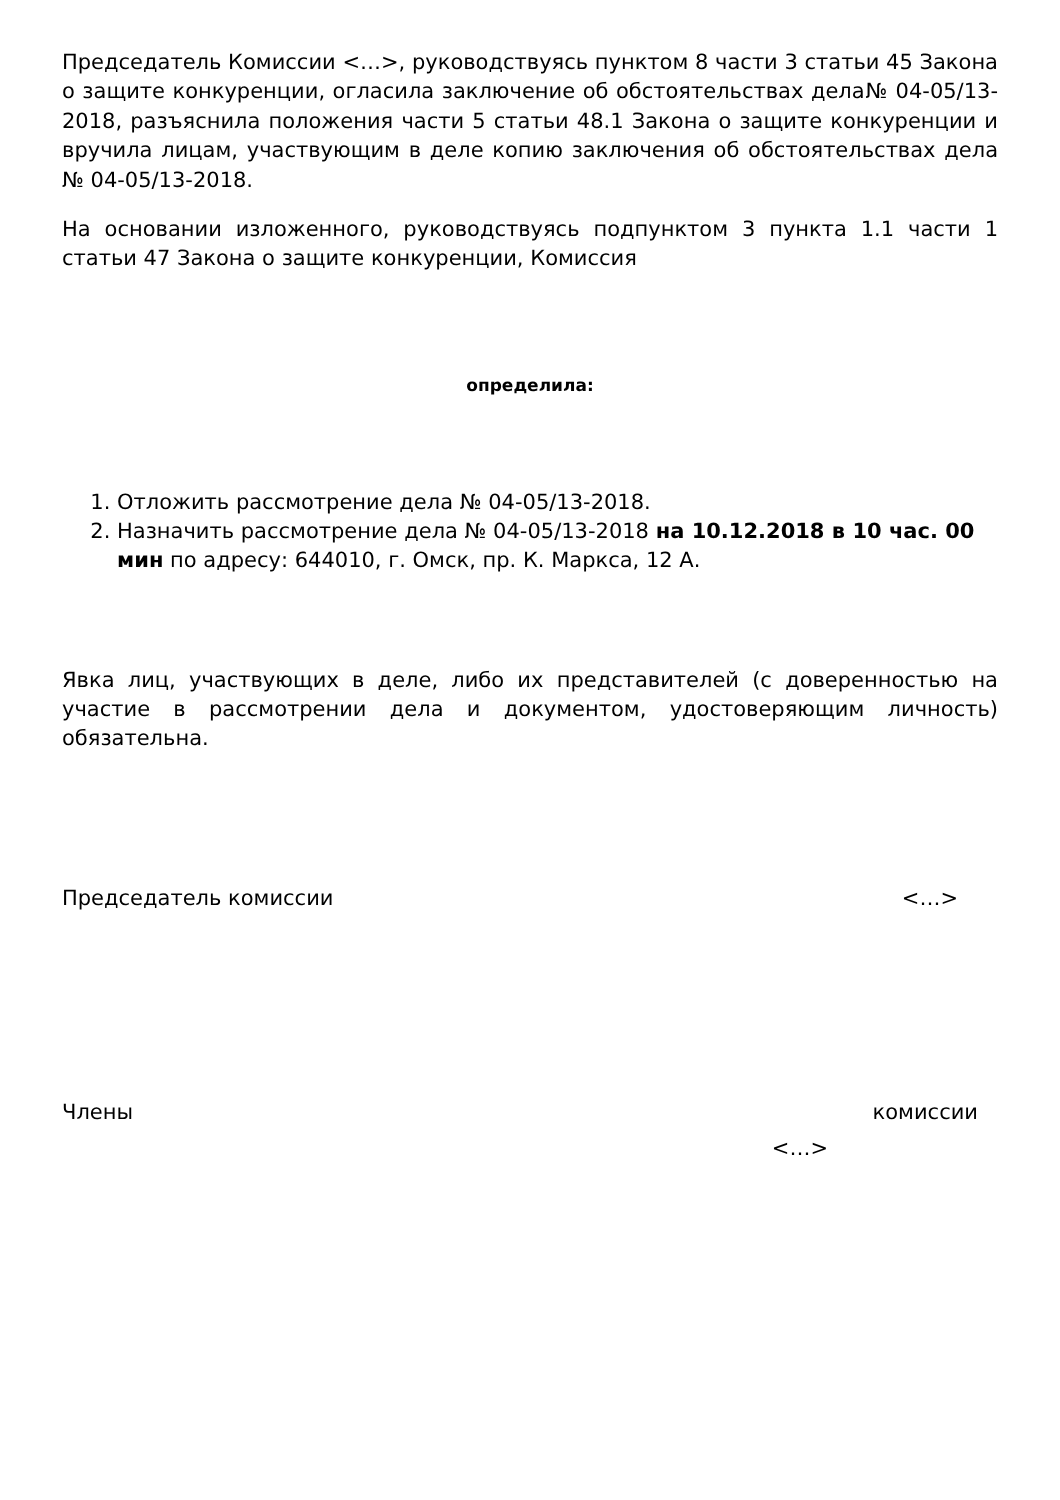Председатель Комиссии <…>, руководствуясь пунктом 8 части 3 статьи 45 Закона о защите конкуренции, огласила заключение об обстоятельствах дела№ 04-05/13-2018, разъяснила положения части 5 статьи 48.1 Закона о защите конкуренции и вручила лицам, участвующим в деле копию заключения об обстоятельствах дела № 04-05/13-2018.
На основании изложенного, руководствуясь подпунктом 3 пункта 1.1 части 1 статьи 47 Закона о защите конкуренции, Комиссия
определила:
1. Отложить рассмотрение дела № 04-05/13-2018.
2. Назначить рассмотрение дела № 04-05/13-2018 на 10.12.2018 в 10 час. 00 мин по адресу: 644010, г. Омск, пр. К. Маркса, 12 А.
Явка лиц, участвующих в деле, либо их представителей (с доверенностью на участие в рассмотрении дела и документом, удостоверяющим личность) обязательна.
Председатель комиссии <…>
Члены комиссии
<…>